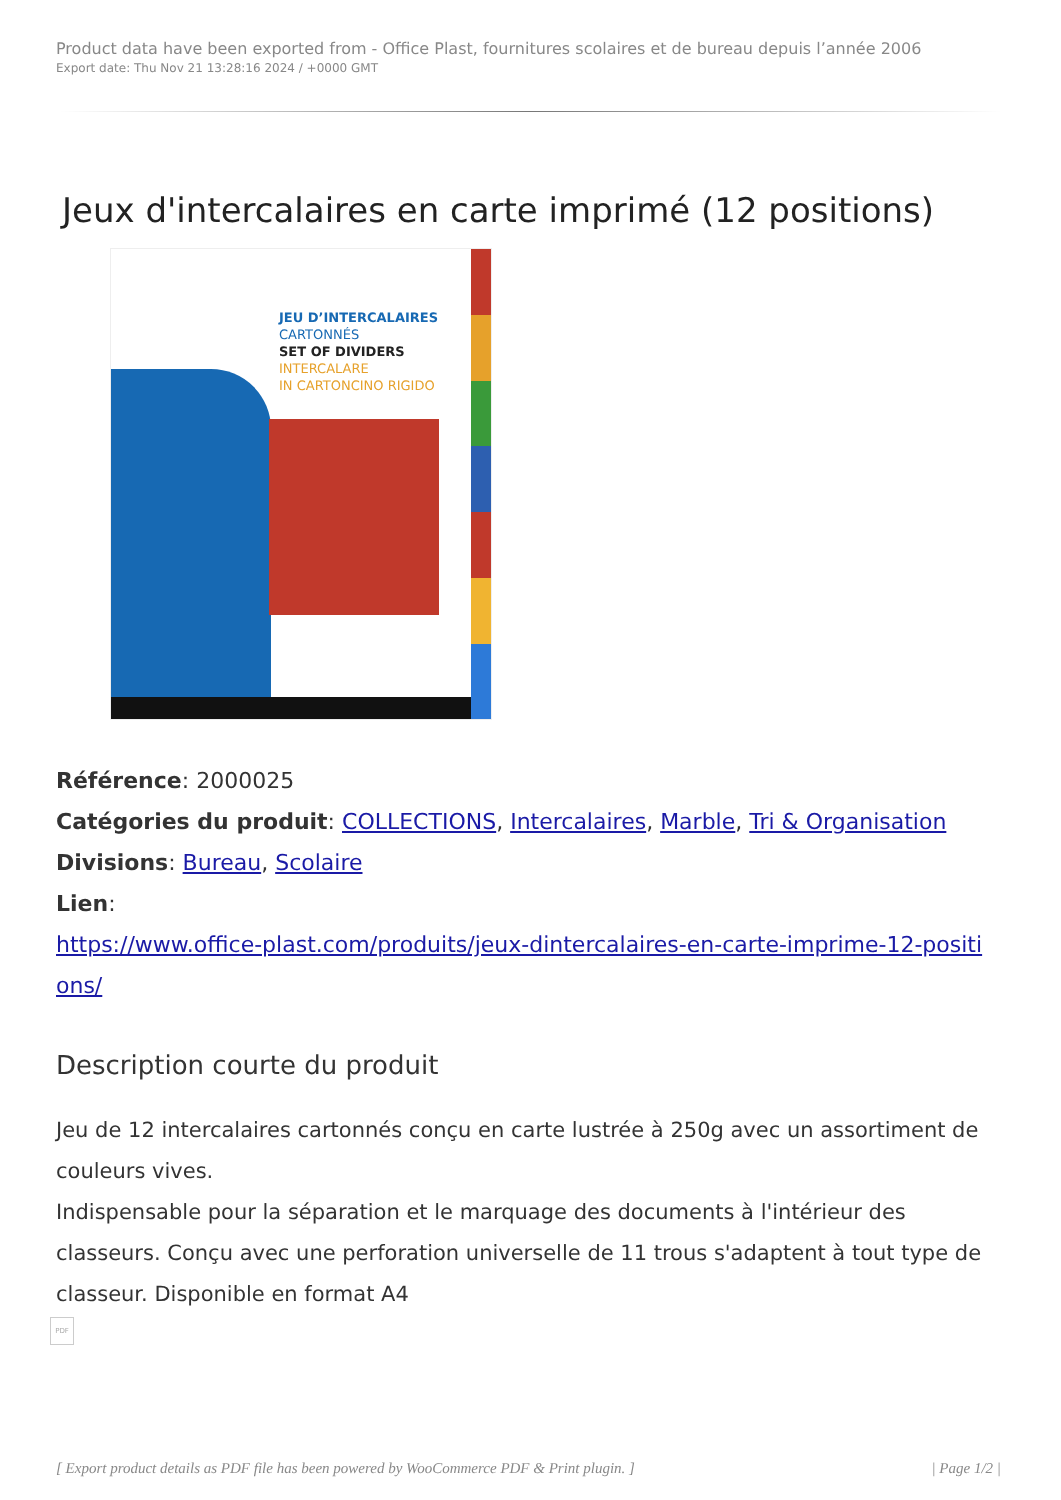Product data have been exported from - Office Plast, fournitures scolaires et de bureau depuis l’année 2006
Export date: Thu Nov 21 13:28:16 2024 / +0000 GMT
Jeux d'intercalaires en carte imprimé (12 positions)
JEU D’INTERCALAIRES
CARTONNÉS
SET OF DIVIDERS
INTERCALARE
IN CARTONCINO RIGIDO
Référence: 2000025
Catégories du produit: COLLECTIONS, Intercalaires, Marble, Tri & Organisation
Divisions: Bureau, Scolaire
Lien:
https://www.office-plast.com/produits/jeux-dintercalaires-en-carte-imprime-12-positi
ons/
Description courte du produit
Jeu de 12 intercalaires cartonnés conçu en carte lustrée à 250g avec un assortiment de couleurs vives.
Indispensable pour la séparation et le marquage des documents à l'intérieur des classeurs. Conçu avec une perforation universelle de 11 trous s'adaptent à tout type de classeur. Disponible en format A4
PDF
[ Export product details as PDF file has been powered by WooCommerce PDF & Print plugin. ] | Page 1/2 |